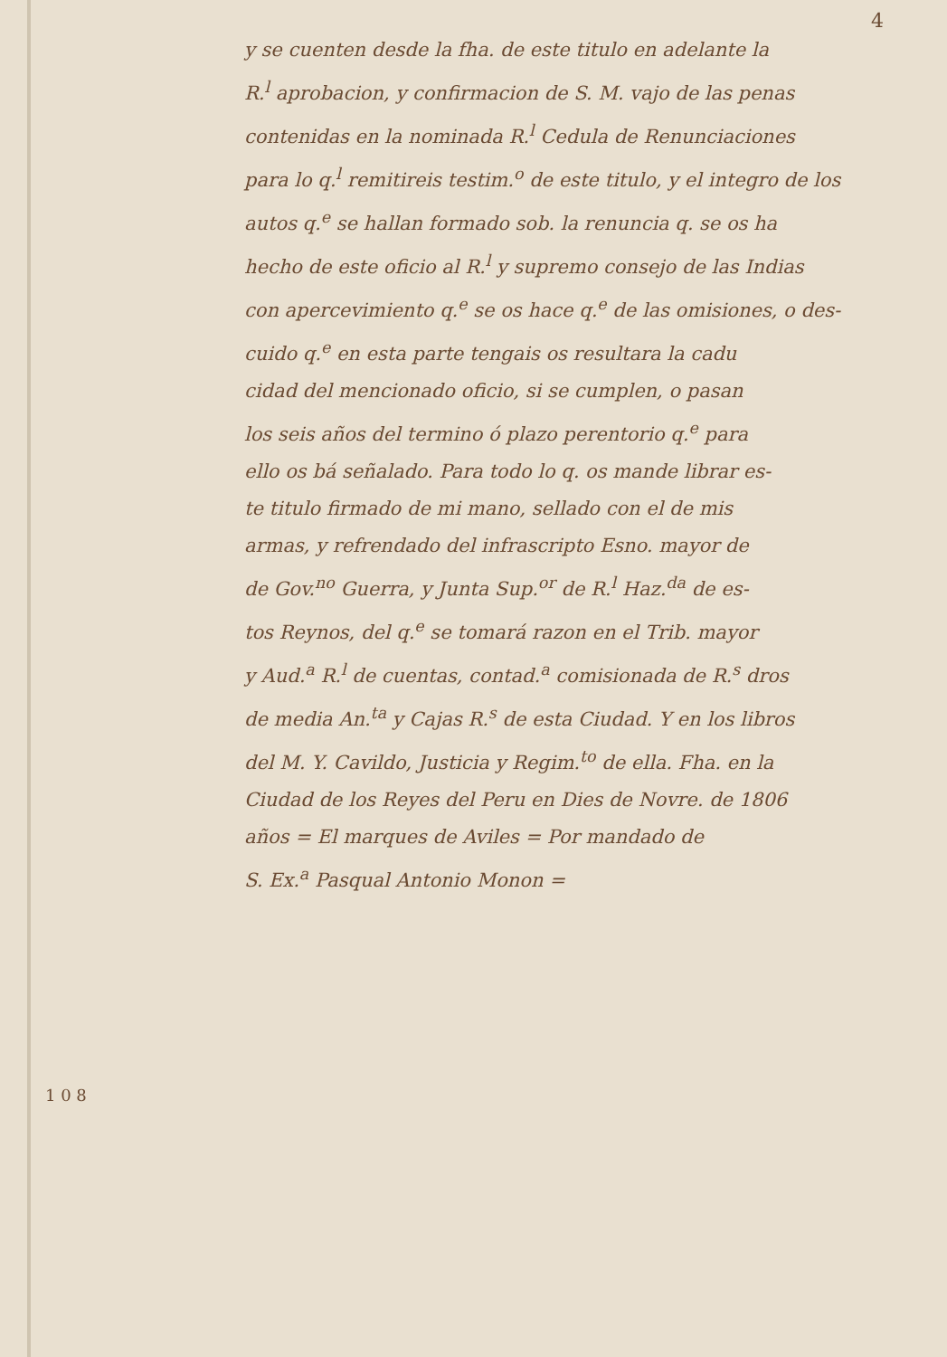4
y se cuenten desde la fha. de este titulo en adelante la
R.<sup>l</sup> aprobacion, y confirmacion de S. M. vajo de las penas
contenidas en la nominada R.<sup>l</sup> Cedula de Renunciaciones
para lo q.<sup>l</sup> remitireis testim.<sup>o</sup> de este titulo, y el integro de los
autos q.<sup>e</sup> se hallan formado sob. la renuncia q. se os ha
hecho de este oficio al R.<sup>l</sup> y supremo consejo de las Indias
con apercevimiento q.<sup>e</sup> se os hace q.<sup>e</sup> de las omisiones, o des-
cuido q.<sup>e</sup> en esta parte tengais os resultara la cadu
cidad del mencionado oficio, si se cumplen, o pasan
los seis años del termino ó plazo perentorio q.<sup>e</sup> para
ello os bá señalado. Para todo lo q. os mande librar es-
te titulo firmado de mi mano, sellado con el de mis
armas, y refrendado del infrascripto Esno. mayor de
de Gov.<sup>no</sup> Guerra, y Junta Sup.<sup>or</sup> de R.<sup>l</sup> Haz.<sup>da</sup> de es-
tos Reynos, del q.<sup>e</sup> se tomará razon en el Trib. mayor
y Aud.<sup>a</sup> R.<sup>l</sup> de cuentas, contad.<sup>a</sup> comisionada de R.<sup>s</sup> dros
de media An.<sup>ta</sup> y Cajas R.<sup>s</sup> de esta Ciudad. Y en los libros
del M. Y. Cavildo, Justicia y Regim.<sup>to</sup> de ella. Fha. en la
Ciudad de los Reyes del Peru en Dies de Novre. de 1806
años = El marques de Aviles = Por mandado de
S. Ex.<sup>a</sup> Pasqual Antonio Monon =
1 0 8